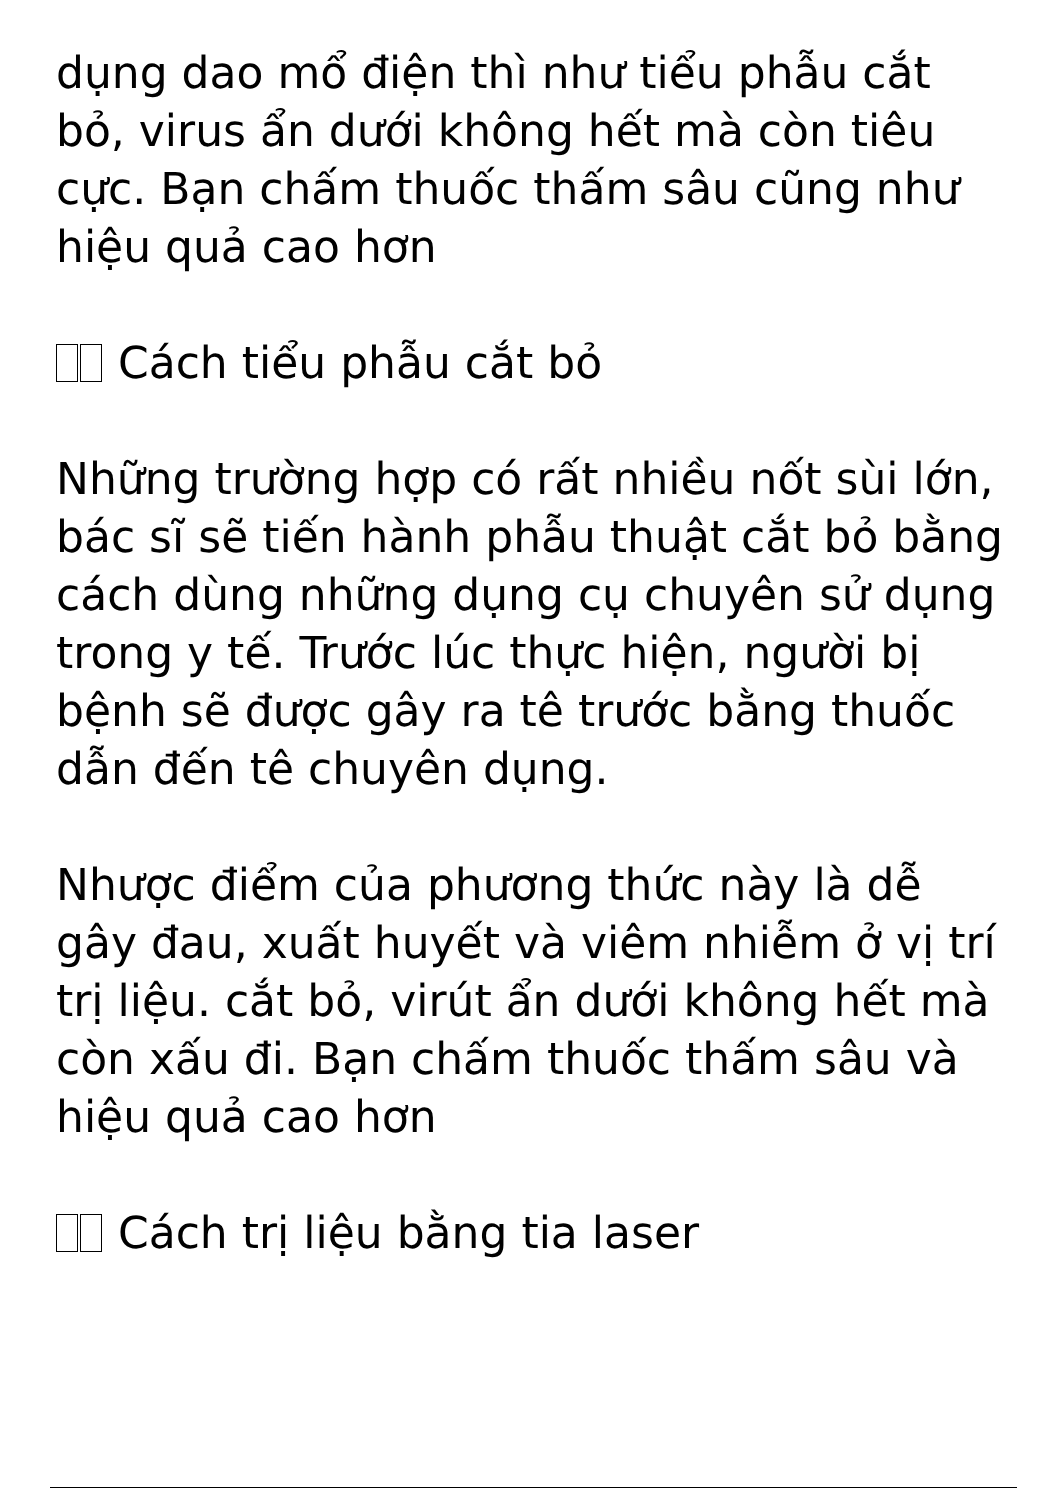dụng dao mổ điện thì như tiểu phẫu cắt bỏ, virus ẩn dưới không hết mà còn tiêu cực. Bạn chấm thuốc thấm sâu cũng như hiệu quả cao hơn
Cách tiểu phẫu cắt bỏ
Những trường hợp có rất nhiều nốt sùi lớn, bác sĩ sẽ tiến hành phẫu thuật cắt bỏ bằng cách dùng những dụng cụ chuyên sử dụng trong y tế. Trước lúc thực hiện, người bị bệnh sẽ được gây ra tê trước bằng thuốc dẫn đến tê chuyên dụng.
Nhược điểm của phương thức này là dễ gây đau, xuất huyết và viêm nhiễm ở vị trí trị liệu. cắt bỏ, virút ẩn dưới không hết mà còn xấu đi. Bạn chấm thuốc thấm sâu và hiệu quả cao hơn
Cách trị liệu bằng tia laser